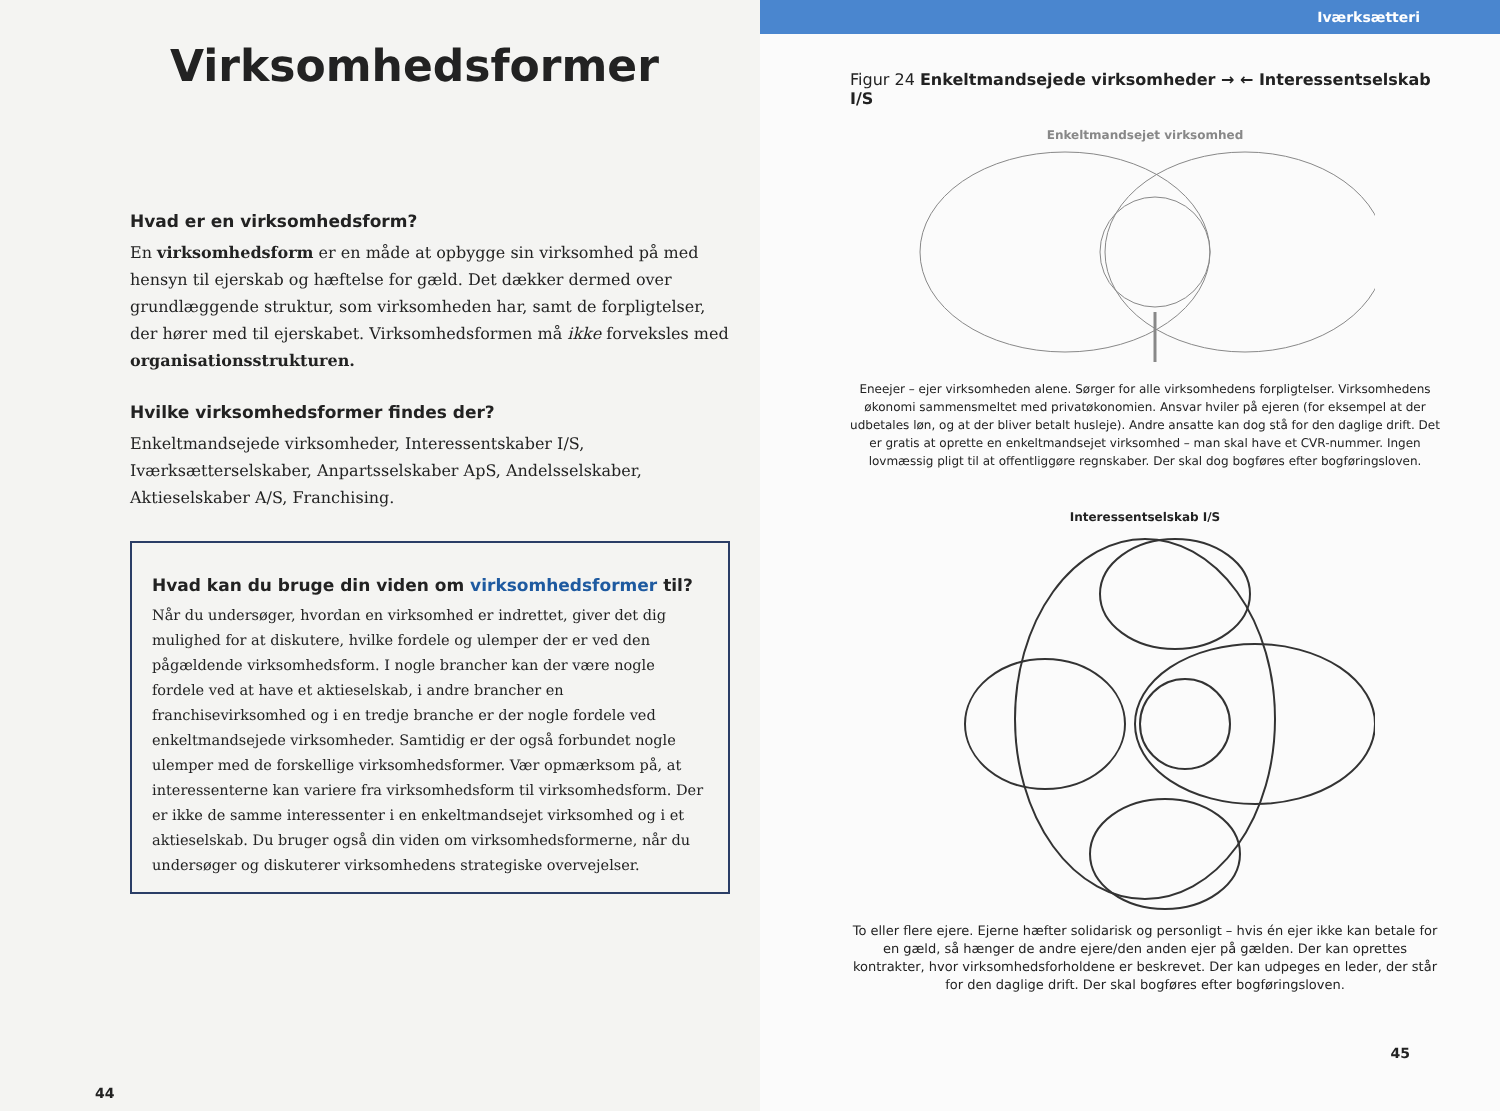Virksomhedsformer
Hvad er en virksomhedsform?
En virksomhedsform er en måde at opbygge sin virksomhed på med hensyn til ejerskab og hæftelse for gæld. Det dækker dermed over grundlæggende struktur, som virksomheden har, samt de forpligtelser, der hører med til ejerskabet. Virksomhedsformen må ikke forveksles med organisationsstrukturen.
Hvilke virksomhedsformer findes der?
Enkeltmandsejede virksomheder, Interessentskaber I/S, Iværksætterselskaber, Anpartsselskaber ApS, Andelsselskaber, Aktieselskaber A/S, Franchising.
Hvad kan du bruge din viden om virksomhedsformer til?
Når du undersøger, hvordan en virksomhed er indrettet, giver det dig mulighed for at diskutere, hvilke fordele og ulemper der er ved den pågældende virksomhedsform. I nogle brancher kan der være nogle fordele ved at have et aktieselskab, i andre brancher en franchisevirksomhed og i en tredje branche er der nogle fordele ved enkeltmandsejede virksomheder. Samtidig er der også forbundet nogle ulemper med de forskellige virksomhedsformer. Vær opmærksom på, at interessenterne kan variere fra virksomhedsform til virksomhedsform. Der er ikke de samme interessenter i en enkeltmandsejet virksomhed og i et aktieselskab. Du bruger også din viden om virksomhedsformerne, når du undersøger og diskuterer virksomhedens strategiske overvejelser.
44
Iværksætteri
Figur 24 Enkeltmandsejede virksomheder → ← Interessentselskab I/S
Enkeltmandsejet virksomhed
Eneejer – ejer virksomheden alene. Sørger for alle virksomhedens forpligtelser. Virksomhedens økonomi sammensmeltet med privatøkonomien. Ansvar hviler på ejeren (for eksempel at der udbetales løn, og at der bliver betalt husleje). Andre ansatte kan dog stå for den daglige drift. Det er gratis at oprette en enkeltmandsejet virksomhed – man skal have et CVR-nummer. Ingen lovmæssig pligt til at offentliggøre regnskaber. Der skal dog bogføres efter bogføringsloven.
Interessentselskab I/S
To eller flere ejere. Ejerne hæfter solidarisk og personligt – hvis én ejer ikke kan betale for en gæld, så hænger de andre ejere/den anden ejer på gælden. Der kan oprettes kontrakter, hvor virksomhedsforholdene er beskrevet. Der kan udpeges en leder, der står for den daglige drift. Der skal bogføres efter bogføringsloven.
45